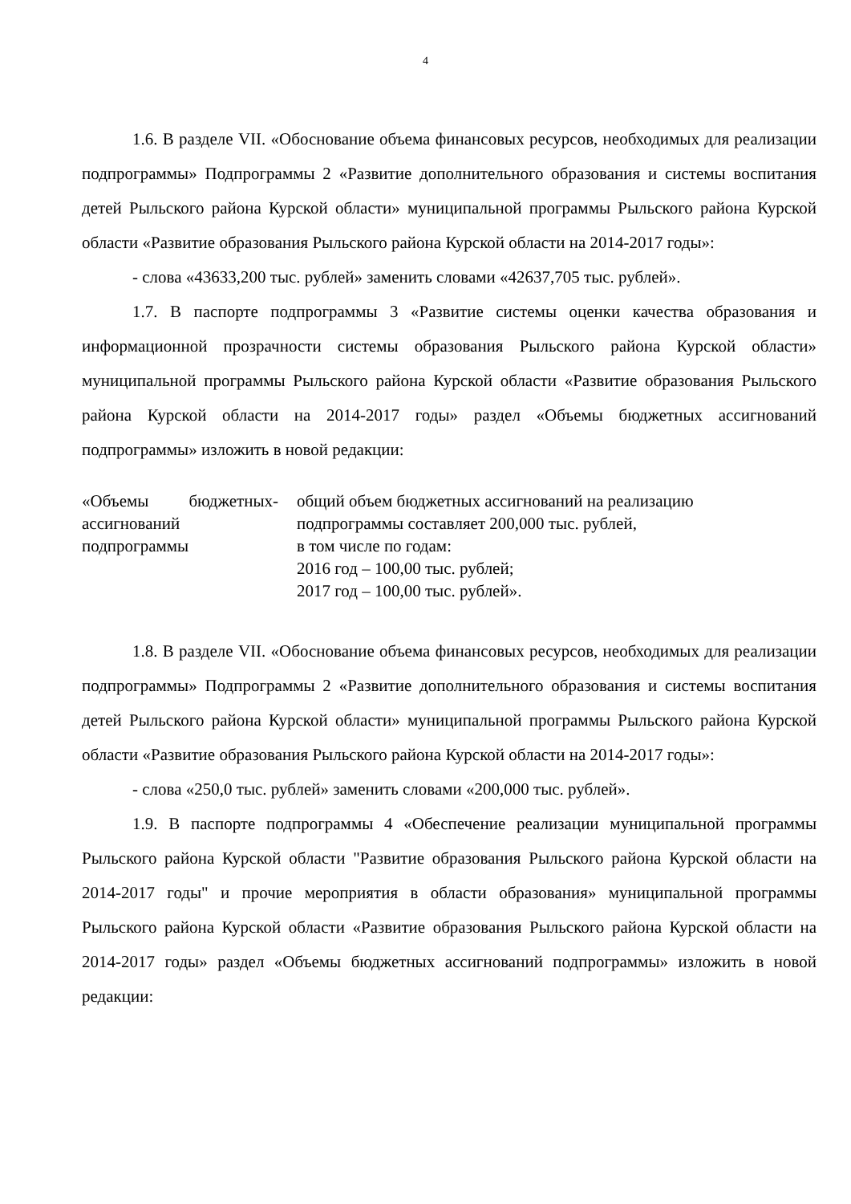4
1.6. В разделе VII. «Обоснование объема финансовых ресурсов, необходимых для реализации подпрограммы» Подпрограммы 2 «Развитие дополнительного образования и системы воспитания детей Рыльского района Курской области» муниципальной программы Рыльского района Курской области «Развитие образования Рыльского района Курской области на 2014-2017 годы»:
- слова «43633,200 тыс. рублей» заменить словами «42637,705 тыс. рублей».
1.7. В паспорте подпрограммы 3 «Развитие системы оценки качества образования и информационной прозрачности системы образования Рыльского района Курской области» муниципальной программы Рыльского района Курской области «Развитие образования Рыльского района Курской области на 2014-2017 годы» раздел «Объемы бюджетных ассигнований подпрограммы» изложить в новой редакции:
«Объемы бюджетных ассигнований подпрограммы
- общий объем бюджетных ассигнований на реализацию подпрограммы составляет 200,000 тыс. рублей,
в том числе по годам:
2016 год – 100,00 тыс. рублей;
2017 год – 100,00 тыс. рублей».
1.8. В разделе VII. «Обоснование объема финансовых ресурсов, необходимых для реализации подпрограммы» Подпрограммы 2 «Развитие дополнительного образования и системы воспитания детей Рыльского района Курской области» муниципальной программы Рыльского района Курской области «Развитие образования Рыльского района Курской области на 2014-2017 годы»:
- слова «250,0 тыс. рублей» заменить словами «200,000 тыс. рублей».
1.9. В паспорте подпрограммы 4 «Обеспечение реализации муниципальной программы Рыльского района Курской области "Развитие образования Рыльского района Курской области на 2014-2017 годы" и прочие мероприятия в области образования» муниципальной программы Рыльского района Курской области «Развитие образования Рыльского района Курской области на 2014-2017 годы» раздел «Объемы бюджетных ассигнований подпрограммы» изложить в новой редакции: